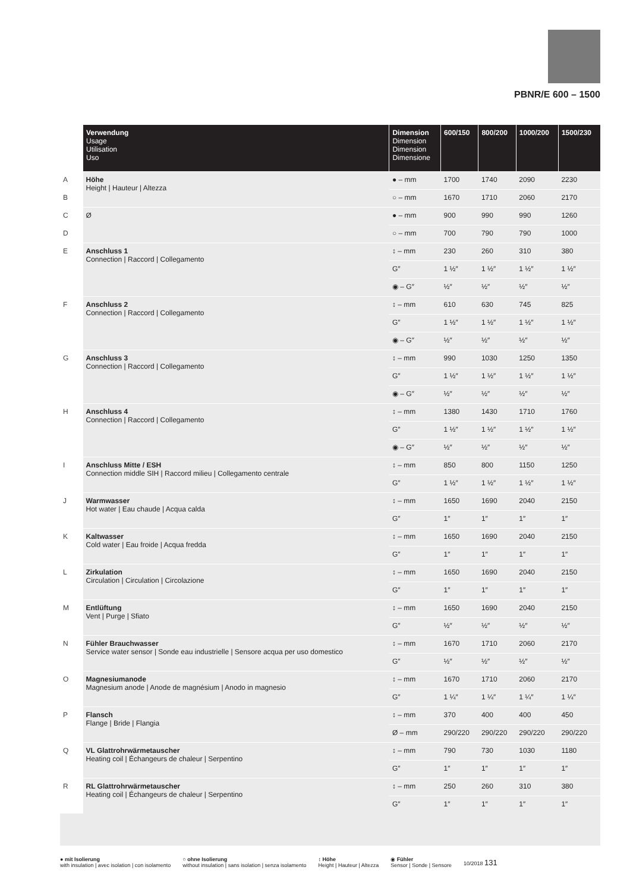PBNR/E 600 – 1500
| | Verwendung Usage Utilisation Uso | Dimension Dimension Dimension Dimensione | 600/150 | 800/200 | 1000/200 | 1500/230 |
| --- | --- | --- | --- | --- | --- | --- |
| A | Höhe Height / Hauteur / Altezza | ● – mm | 1700 | 1740 | 2090 | 2230 |
| B | | ○ – mm | 1670 | 1710 | 2060 | 2170 |
| C | Ø | ● – mm | 900 | 990 | 990 | 1260 |
| D | | ○ – mm | 700 | 790 | 790 | 1000 |
| E | Anschluss 1 Connection / Raccord / Collegamento | ↕ – mm | 230 | 260 | 310 | 380 |
| | | G″ | 1 ½″ | 1 ½″ | 1 ½″ | 1 ½″ |
| | | ◉ – G″ | ½″ | ½″ | ½″ | ½″ |
| F | Anschluss 2 Connection / Raccord / Collegamento | ↕ – mm | 610 | 630 | 745 | 825 |
| | | G″ | 1 ½″ | 1 ½″ | 1 ½″ | 1 ½″ |
| | | ◉ – G″ | ½″ | ½″ | ½″ | ½″ |
| G | Anschluss 3 Connection / Raccord / Collegamento | ↕ – mm | 990 | 1030 | 1250 | 1350 |
| | | G″ | 1 ½″ | 1 ½″ | 1 ½″ | 1 ½″ |
| | | ◉ – G″ | ½″ | ½″ | ½″ | ½″ |
| H | Anschluss 4 Connection / Raccord / Collegamento | ↕ – mm | 1380 | 1430 | 1710 | 1760 |
| | | G″ | 1 ½″ | 1 ½″ | 1 ½″ | 1 ½″ |
| | | ◉ – G″ | ½″ | ½″ | ½″ | ½″ |
| I | Anschluss Mitte / ESH Connection middle SIH / Raccord milieu / Collegamento centrale | ↕ – mm | 850 | 800 | 1150 | 1250 |
| | | G″ | 1 ½″ | 1 ½″ | 1 ½″ | 1 ½″ |
| J | Warmwasser Hot water / Eau chaude / Acqua calda | ↕ – mm | 1650 | 1690 | 2040 | 2150 |
| | | G″ | 1″ | 1″ | 1″ | 1″ |
| K | Kaltwasser Cold water / Eau froide / Acqua fredda | ↕ – mm | 1650 | 1690 | 2040 | 2150 |
| | | G″ | 1″ | 1″ | 1″ | 1″ |
| L | Zirkulation Circulation / Circulation / Circolazione | ↕ – mm | 1650 | 1690 | 2040 | 2150 |
| | | G″ | 1″ | 1″ | 1″ | 1″ |
| M | Entlüftung Vent / Purge / Sfiato | ↕ – mm | 1650 | 1690 | 2040 | 2150 |
| | | G″ | ½″ | ½″ | ½″ | ½″ |
| N | Fühler Brauchwasser Service water sensor / Sonde eau industrielle / Sensore acqua per uso domestico | ↕ – mm | 1670 | 1710 | 2060 | 2170 |
| | | G″ | ½″ | ½″ | ½″ | ½″ |
| O | Magnesiumanode Magnesium anode / Anode de magnésium / Anodo in magnesio | ↕ – mm | 1670 | 1710 | 2060 | 2170 |
| | | G″ | 1 ¼″ | 1 ¼″ | 1 ¼″ | 1 ¼″ |
| P | Flansch Flange / Bride / Flangia | ↕ – mm | 370 | 400 | 400 | 450 |
| | | Ø – mm | 290/220 | 290/220 | 290/220 | 290/220 |
| Q | VL Glattrohrwärmetauscher Heating coil / Échangeurs de chaleur / Serpentino | ↕ – mm | 790 | 730 | 1030 | 1180 |
| | | G″ | 1″ | 1″ | 1″ | 1″ |
| R | RL Glattrohrwärmetauscher Heating coil / Échangeurs de chaleur / Serpentino | ↕ – mm | 250 | 260 | 310 | 380 |
| | | G″ | 1″ | 1″ | 1″ | 1″ |
● mit Isolierung
with insulation | avec isolation | con isolamento
○ ohne Isolierung
without insulation | sans isolation | senza isolamento
↕ Höhe
Height | Hauteur | Altezza
◉ Fühler
Sensor | Sonde | Sensore
10/2018 131